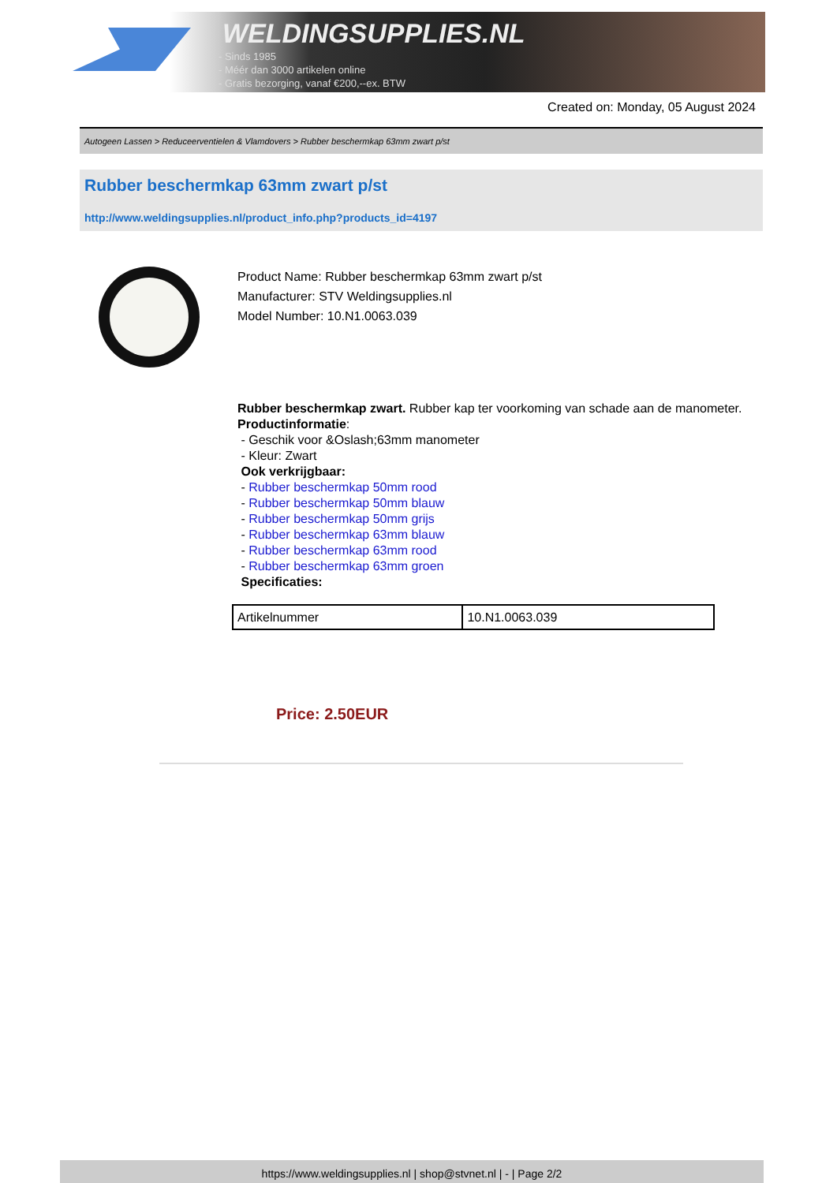WELDINGSUPPLIES.NL
- Sinds 1985
- Méér dan 3000 artikelen online
- Gratis bezorging, vanaf €200,--ex. BTW
Created on: Monday, 05 August 2024
Autogeen Lassen > Reduceerventielen & Vlamdovers > Rubber beschermkap 63mm zwart p/st
Rubber beschermkap 63mm zwart p/st
http://www.weldingsupplies.nl/product_info.php?products_id=4197
Product Name: Rubber beschermkap 63mm zwart p/st
Manufacturer: STV Weldingsupplies.nl
Model Number: 10.N1.0063.039
Rubber beschermkap zwart. Rubber kap ter voorkoming van schade aan de manometer.
Productinformatie:
- Geschik voor &Oslash;63mm manometer
- Kleur: Zwart
Ook verkrijgbaar:
- Rubber beschermkap 50mm rood
- Rubber beschermkap 50mm blauw
- Rubber beschermkap 50mm grijs
- Rubber beschermkap 63mm blauw
- Rubber beschermkap 63mm rood
- Rubber beschermkap 63mm groen
Specificaties:
| Artikelnummer | 10.N1.0063.039 |
Price: 2.50EUR
https://www.weldingsupplies.nl | shop@stvnet.nl | - | Page 2/2